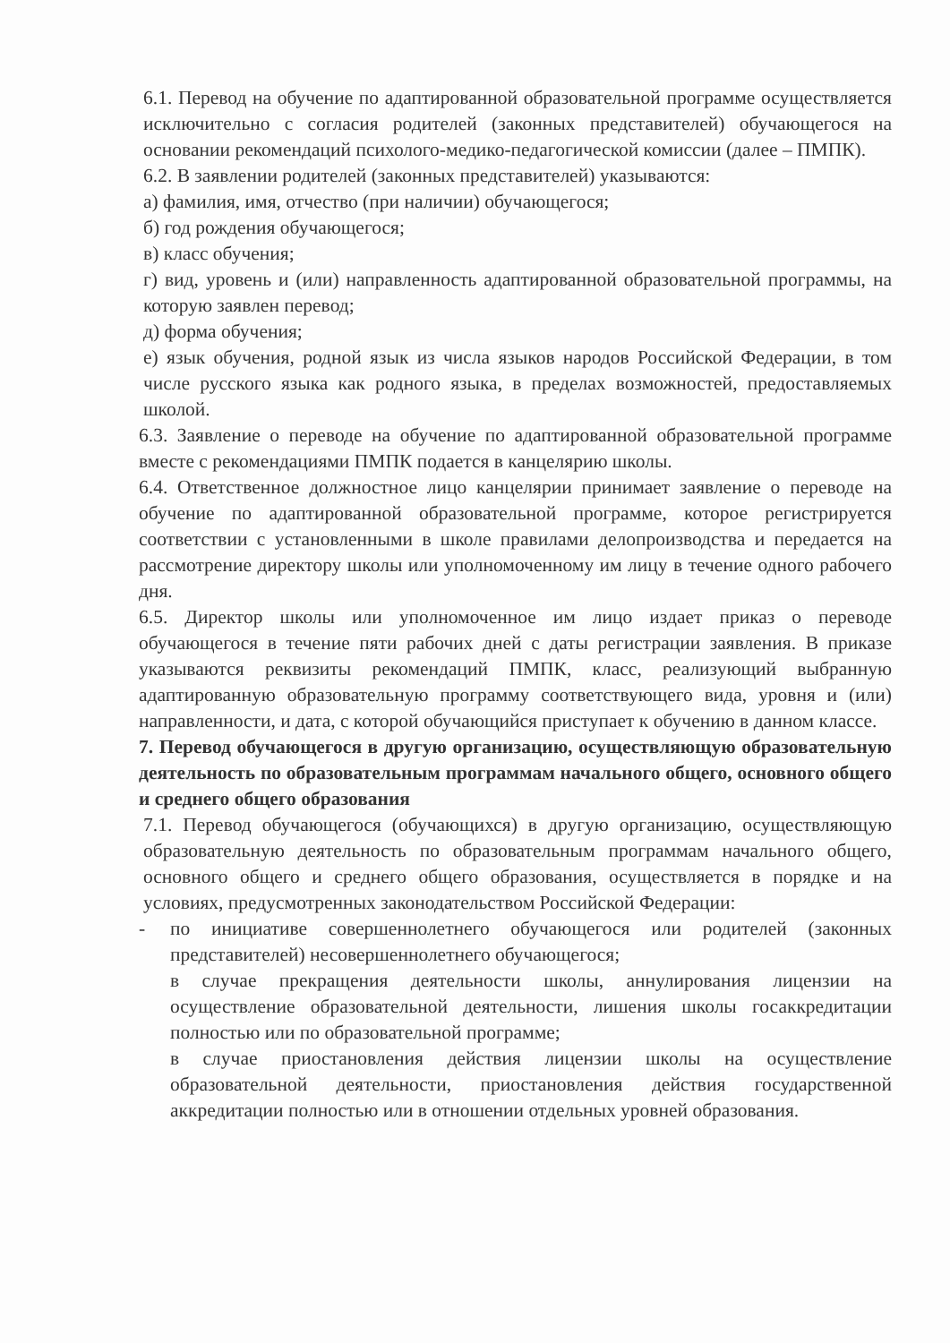6.1. Перевод на обучение по адаптированной образовательной программе осуществляется исключительно с согласия родителей (законных представителей) обучающегося на основании рекомендаций психолого-медико-педагогической комиссии (далее – ПМПК).
6.2. В заявлении родителей (законных представителей) указываются:
а) фамилия, имя, отчество (при наличии) обучающегося;
б) год рождения обучающегося;
в) класс обучения;
г) вид, уровень и (или) направленность адаптированной образовательной программы, на которую заявлен перевод;
д) форма обучения;
е) язык обучения, родной язык из числа языков народов Российской Федерации, в том числе русского языка как родного языка, в пределах возможностей, предоставляемых школой.
6.3. Заявление о переводе на обучение по адаптированной образовательной программе вместе с рекомендациями ПМПК подается в канцелярию школы.
6.4. Ответственное должностное лицо канцелярии принимает заявление о переводе на обучение по адаптированной образовательной программе, которое регистрируется соответствии с установленными в школе правилами делопроизводства и передается на рассмотрение директору школы или уполномоченному им лицу в течение одного рабочего дня.
6.5. Директор школы или уполномоченное им лицо издает приказ о переводе обучающегося в течение пяти рабочих дней с даты регистрации заявления. В приказе указываются реквизиты рекомендаций ПМПК, класс, реализующий выбранную адаптированную образовательную программу соответствующего вида, уровня и (или) направленности, и дата, с которой обучающийся приступает к обучению в данном классе.
7. Перевод обучающегося в другую организацию, осуществляющую образовательную деятельность по образовательным программам начального общего, основного общего и среднего общего образования
7.1. Перевод обучающегося (обучающихся) в другую организацию, осуществляющую образовательную деятельность по образовательным программам начального общего, основного общего и среднего общего образования, осуществляется в порядке и на условиях, предусмотренных законодательством Российской Федерации:
- по инициативе совершеннолетнего обучающегося или родителей (законных представителей) несовершеннолетнего обучающегося;
в случае прекращения деятельности школы, аннулирования лицензии на осуществление образовательной деятельности, лишения школы госаккредитации полностью или по образовательной программе;
в случае приостановления действия лицензии школы на осуществление образовательной деятельности, приостановления действия государственной аккредитации полностью или в отношении отдельных уровней образования.